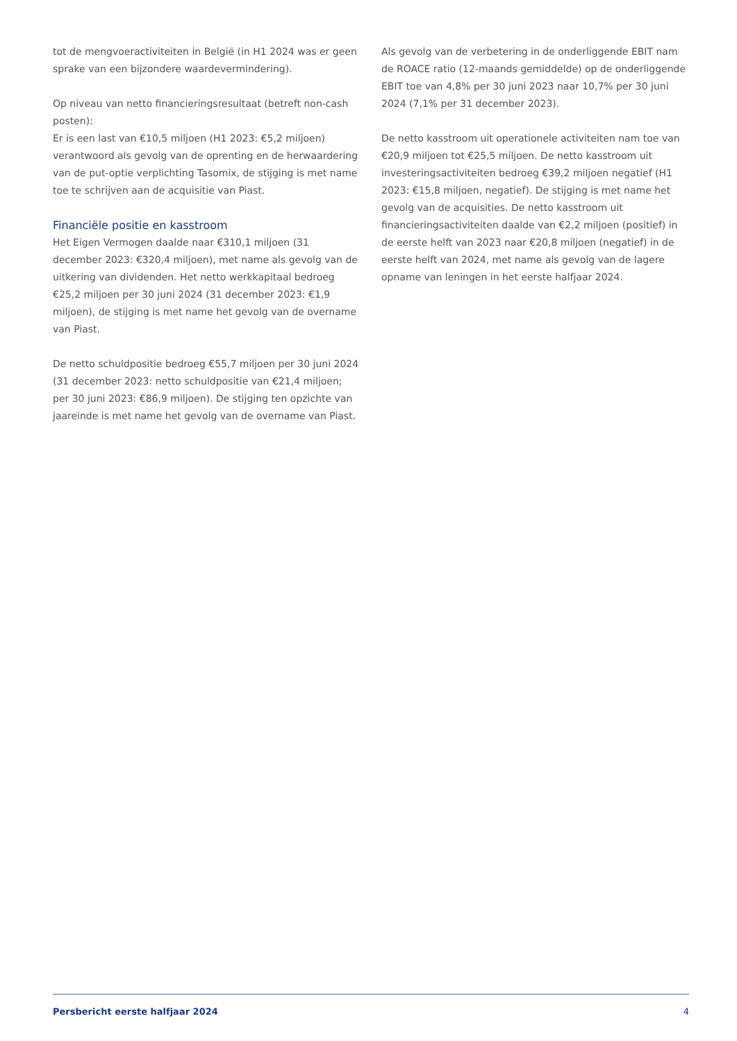tot de mengvoeractiviteiten in België (in H1 2024 was er geen sprake van een bijzondere waardevermindering).
Op niveau van netto financieringsresultaat (betreft non-cash posten):
Er is een last van €10,5 miljoen (H1 2023: €5,2 miljoen) verantwoord als gevolg van de oprenting en de herwaardering van de put-optie verplichting Tasomix, de stijging is met name toe te schrijven aan de acquisitie van Piast.
Financiële positie en kasstroom
Het Eigen Vermogen daalde naar €310,1 miljoen (31 december 2023: €320,4 miljoen), met name als gevolg van de uitkering van dividenden. Het netto werkkapitaal bedroeg €25,2 miljoen per 30 juni 2024 (31 december 2023: €1,9 miljoen), de stijging is met name het gevolg van de overname van Piast.
De netto schuldpositie bedroeg €55,7 miljoen per 30 juni 2024 (31 december 2023: netto schuldpositie van €21,4 miljoen; per 30 juni 2023: €86,9 miljoen). De stijging ten opzichte van jaareinde is met name het gevolg van de overname van Piast.
Als gevolg van de verbetering in de onderliggende EBIT nam de ROACE ratio (12-maands gemiddelde) op de onderliggende EBIT toe van 4,8% per 30 juni 2023 naar 10,7% per 30 juni 2024 (7,1% per 31 december 2023).
De netto kasstroom uit operationele activiteiten nam toe van €20,9 miljoen tot €25,5 miljoen. De netto kasstroom uit investeringsactiviteiten bedroeg €39,2 miljoen negatief (H1 2023: €15,8 miljoen, negatief). De stijging is met name het gevolg van de acquisities. De netto kasstroom uit financieringsactiviteiten daalde van €2,2 miljoen (positief) in de eerste helft van 2023 naar €20,8 miljoen (negatief) in de eerste helft van 2024, met name als gevolg van de lagere opname van leningen in het eerste halfjaar 2024.
Persbericht eerste halfjaar 2024 4